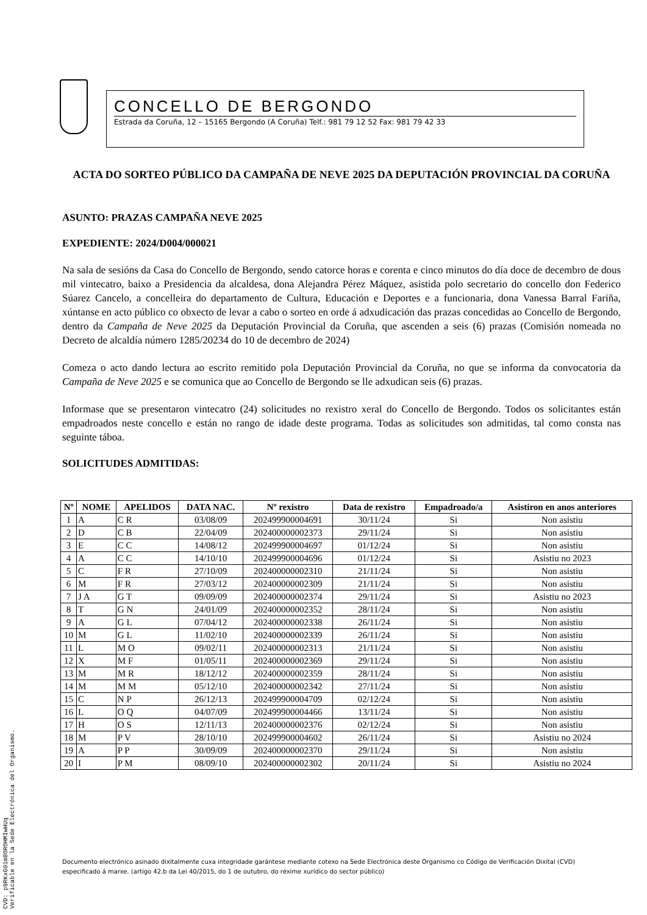CONCELLO DE BERGONDO
Estrada da Coruña, 12 – 15165 Bergondo (A Coruña) Telf.: 981 79 12 52 Fax: 981 79 42 33
ACTA DO SORTEO PÚBLICO DA CAMPAÑA DE NEVE 2025 DA DEPUTACIÓN PROVINCIAL DA CORUÑA
ASUNTO: PRAZAS CAMPAÑA NEVE 2025
EXPEDIENTE: 2024/D004/000021
Na sala de sesións da Casa do Concello de Bergondo, sendo catorce horas e corenta e cinco minutos do día doce de decembro de dous mil vintecatro, baixo a Presidencia da alcaldesa, dona Alejandra Pérez Máquez, asistida polo secretario do concello don Federico Súarez Cancelo, a concelleira do departamento de Cultura, Educación e Deportes e a funcionaria, dona Vanessa Barral Fariña, xúntanse en acto público co obxecto de levar a cabo o sorteo en orde á adxudicación das prazas concedidas ao Concello de Bergondo, dentro da Campaña de Neve 2025 da Deputación Provincial da Coruña, que ascenden a seis (6) prazas (Comisión nomeada no Decreto de alcaldía número 1285/20234 do 10 de decembro de 2024)
Comeza o acto dando lectura ao escrito remitido pola Deputación Provincial da Coruña, no que se informa da convocatoria da Campaña de Neve 2025 e se comunica que ao Concello de Bergondo se lle adxudican seis (6) prazas.
Informase que se presentaron vintecatro (24) solicitudes no rexistro xeral do Concello de Bergondo. Todos os solicitantes están empadroados neste concello e están no rango de idade deste programa. Todas as solicitudes son admitidas, tal como consta nas seguinte táboa.
SOLICITUDES ADMITIDAS:
| Nº | NOME | APELIDOS | DATA NAC. | Nº rexistro | Data de rexistro | Empadroado/a | Asistiron en anos anteriores |
| --- | --- | --- | --- | --- | --- | --- | --- |
| 1 | A | C R | 03/08/09 | 202499900004691 | 30/11/24 | Si | Non asistiu |
| 2 | D | C B | 22/04/09 | 202400000002373 | 29/11/24 | Si | Non asistiu |
| 3 | E | C C | 14/08/12 | 202499900004697 | 01/12/24 | Si | Non asistiu |
| 4 | A | C C | 14/10/10 | 202499900004696 | 01/12/24 | Si | Asistiu no 2023 |
| 5 | C | F R | 27/10/09 | 202400000002310 | 21/11/24 | Si | Non asistiu |
| 6 | M | F R | 27/03/12 | 202400000002309 | 21/11/24 | Si | Non asistiu |
| 7 | J A | G T | 09/09/09 | 202400000002374 | 29/11/24 | Si | Asistiu no 2023 |
| 8 | T | G N | 24/01/09 | 202400000002352 | 28/11/24 | Si | Non asistiu |
| 9 | A | G L | 07/04/12 | 202400000002338 | 26/11/24 | Si | Non asistiu |
| 10 | M | G L | 11/02/10 | 202400000002339 | 26/11/24 | Si | Non asistiu |
| 11 | L | M O | 09/02/11 | 202400000002313 | 21/11/24 | Si | Non asistiu |
| 12 | X | M F | 01/05/11 | 202400000002369 | 29/11/24 | Si | Non asistiu |
| 13 | M | M R | 18/12/12 | 202400000002359 | 28/11/24 | Si | Non asistiu |
| 14 | M | M M | 05/12/10 | 202400000002342 | 27/11/24 | Si | Non asistiu |
| 15 | C | N P | 26/12/13 | 202499900004709 | 02/12/24 | Si | Non asistiu |
| 16 | L | O Q | 04/07/09 | 202499900004466 | 13/11/24 | Si | Non asistiu |
| 17 | H | O S | 12/11/13 | 202400000002376 | 02/12/24 | Si | Non asistiu |
| 18 | M | P V | 28/10/10 | 202499900004602 | 26/11/24 | Si | Asistiu no 2024 |
| 19 | A | P P | 30/09/09 | 202400000002370 | 29/11/24 | Si | Non asistiu |
| 20 | I | P M | 08/09/10 | 202400000002302 | 20/11/24 | Si | Asistiu no 2024 |
Documento electrónico asinado dixitalmente cuxa integridade garántese mediante cotexo na Sede Electrónica deste Organismo co Código de Verificación Dixital (CVD) especificado á marxe. (artigo 42.b da Lei 40/2015, do 1 de outubro, do réxime xurídico do sector público)
CVD: p9RKxG01m8OROHMIwHUq
Verificable en la Sede Electrónica del Organismo.